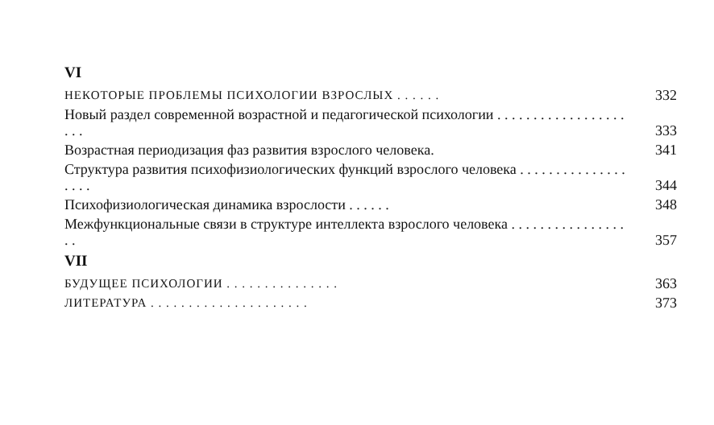VI
НЕКОТОРЫЕ ПРОБЛЕМЫ ПСИХОЛОГИИ ВЗРОСЛЫХ . . . . . .
332
Новый раздел современной возрастной и педагогической психологии . . . . . . . . . . . . . . . . . . . . .
333
Возрастная периодизация фаз развития взрослого человека.
341
Структура развития психофизиологических функций взрослого человека . . . . . . . . . . . . . . . . . . .
344
Психофизиологическая динамика взрослости . . . . . .
348
Межфункциональные связи в структуре интеллекта взрослого человека . . . . . . . . . . . . . . . . . .
357
VII
БУДУЩЕЕ ПСИХОЛОГИИ . . . . . . . . . . . . . . .
363
ЛИТЕРАТУРА . . . . . . . . . . . . . . . . . . . . .
373